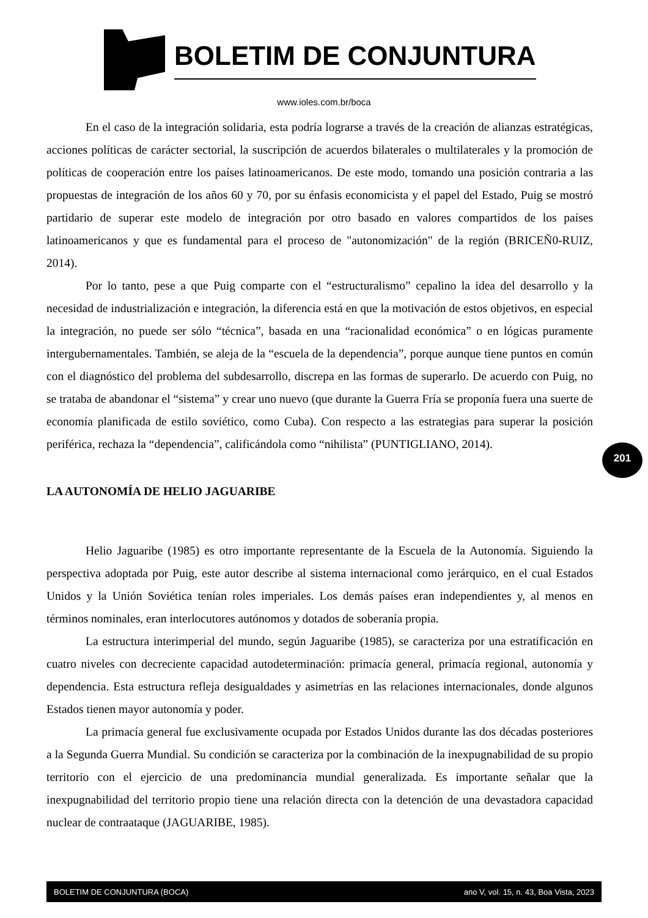BOLETIM DE CONJUNTURA
www.ioles.com.br/boca
En el caso de la integración solidaria, esta podría lograrse a través de la creación de alianzas estratégicas, acciones políticas de carácter sectorial, la suscripción de acuerdos bilaterales o multilaterales y la promoción de políticas de cooperación entre los países latinoamericanos. De este modo, tomando una posición contraria a las propuestas de integración de los años 60 y 70, por su énfasis economicista y el papel del Estado, Puig se mostró partidario de superar este modelo de integración por otro basado en valores compartidos de los países latinoamericanos y que es fundamental para el proceso de "autonomización" de la región (BRICEÑ0-RUIZ, 2014).
Por lo tanto, pese a que Puig comparte con el “estructuralismo” cepalino la idea del desarrollo y la necesidad de industrialización e integración, la diferencia está en que la motivación de estos objetivos, en especial la integración, no puede ser sólo “técnica”, basada en una “racionalidad económica” o en lógicas puramente intergubernamentales. También, se aleja de la “escuela de la dependencia”, porque aunque tiene puntos en común con el diagnóstico del problema del subdesarrollo, discrepa en las formas de superarlo. De acuerdo con Puig, no se trataba de abandonar el “sistema” y crear uno nuevo (que durante la Guerra Fría se proponía fuera una suerte de economía planificada de estilo soviético, como Cuba). Con respecto a las estrategias para superar la posición periférica, rechaza la “dependencia”, calificándola como “nihilista” (PUNTIGLIANO, 2014).
LA AUTONOMÍA DE HELIO JAGUARIBE
Helio Jaguaribe (1985) es otro importante representante de la Escuela de la Autonomía. Siguiendo la perspectiva adoptada por Puig, este autor describe al sistema internacional como jerárquico, en el cual Estados Unidos y la Unión Soviética tenían roles imperiales. Los demás países eran independientes y, al menos en términos nominales, eran interlocutores autónomos y dotados de soberanía propia.
La estructura interimperial del mundo, según Jaguaribe (1985), se caracteriza por una estratificación en cuatro niveles con decreciente capacidad autodeterminación: primacía general, primacía regional, autonomía y dependencia. Esta estructura refleja desigualdades y asimetrías en las relaciones internacionales, donde algunos Estados tienen mayor autonomía y poder.
La primacía general fue exclusivamente ocupada por Estados Unidos durante las dos décadas posteriores a la Segunda Guerra Mundial. Su condición se caracteriza por la combinación de la inexpugnabilidad de su propio territorio con el ejercicio de una predominancia mundial generalizada. Es importante señalar que la inexpugnabilidad del territorio propio tiene una relación directa con la detención de una devastadora capacidad nuclear de contraataque (JAGUARIBE, 1985).
201
BOLETIM DE CONJUNTURA (BOCA) ano V, vol. 15, n. 43, Boa Vista, 2023